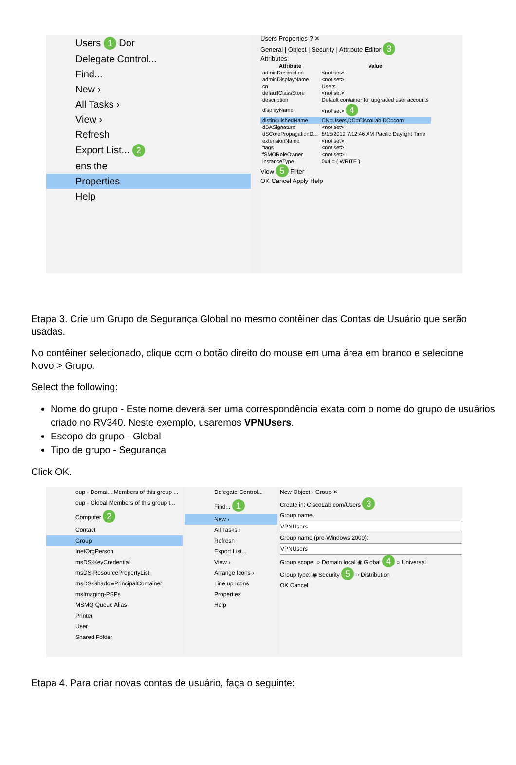Users 1 Dor
Delegate Control...
Find...
New ›
All Tasks ›
View ›
Refresh
Export List... 2
ens the
Properties
Help
Users Properties ? ✕
General | Object | Security | Attribute Editor 3
Attributes:
| Attribute | Value |
| --- | --- |
| adminDescription | <not set> |
| adminDisplayName | <not set> |
| cn | Users |
| defaultClassStore | <not set> |
| description | Default container for upgraded user accounts |
| displayName | <not set> 4 |
| distinguishedName | CN=Users,DC=CiscoLab,DC=com |
| dSASignature | <not set> |
| dSCorePropagationD... | 8/15/2019 7:12:46 AM Pacific Daylight Time |
| extensionName | <not set> |
| flags | <not set> |
| fSMORoleOwner | <not set> |
| instanceType | 0x4 = ( WRITE ) |
View 5 Filter
OK Cancel Apply Help
Etapa 3. Crie um Grupo de Segurança Global no mesmo contêiner das Contas de Usuário que serão usadas.
No contêiner selecionado, clique com o botão direito do mouse em uma área em branco e selecione Novo > Grupo.
Select the following:
Nome do grupo - Este nome deverá ser uma correspondência exata com o nome do grupo de usuários criado no RV340. Neste exemplo, usaremos VPNUsers.
Escopo do grupo - Global
Tipo de grupo - Segurança
Click OK.
oup - Domai... Members of this group ...
oup - Global Members of this group t...
Computer 2
Contact
Group
InetOrgPerson
msDS-KeyCredential
msDS-ResourcePropertyList
msDS-ShadowPrincipalContainer
msImaging-PSPs
MSMQ Queue Alias
Printer
User
Shared Folder
Delegate Control...
Find... 1
New ›
All Tasks ›
Refresh
Export List...
View ›
Arrange Icons ›
Line up Icons
Properties
Help
New Object - Group ✕
Create in: CiscoLab.com/Users 3
Group name:
VPNUsers
Group name (pre-Windows 2000):
VPNUsers
Group scope: ○ Domain local ◉ Global 4 ○ Universal
Group type: ◉ Security 5 ○ Distribution
OK Cancel
Etapa 4. Para criar novas contas de usuário, faça o seguinte: